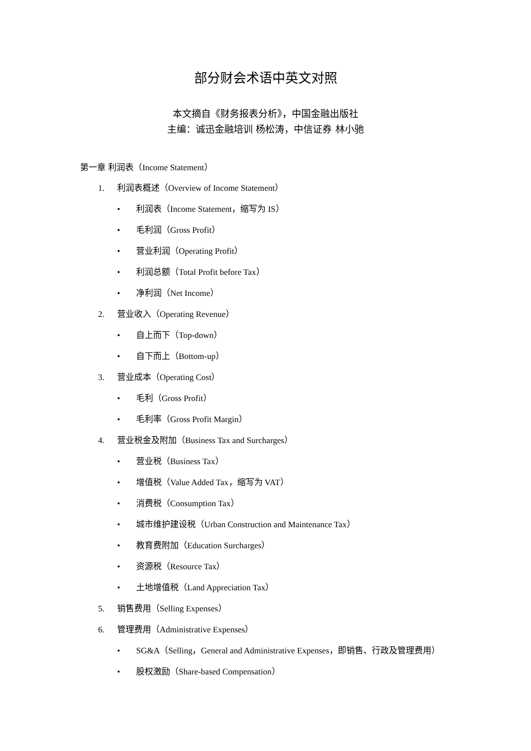部分财会术语中英文对照
本文摘自《财务报表分析》，中国金融出版社
主编：诚迅金融培训 杨松涛，中信证券 林小驰
第一章 利润表（Income Statement）
1. 利润表概述（Overview of Income Statement）
• 利润表（Income Statement，缩写为 IS）
• 毛利润（Gross Profit）
• 营业利润（Operating Profit）
• 利润总额（Total Profit before Tax）
• 净利润（Net Income）
2. 营业收入（Operating Revenue）
• 自上而下（Top-down）
• 自下而上（Bottom-up）
3. 营业成本（Operating Cost）
• 毛利（Gross Profit）
• 毛利率（Gross Profit Margin）
4. 营业税金及附加（Business Tax and Surcharges）
• 营业税（Business Tax）
• 增值税（Value Added Tax，缩写为 VAT）
• 消费税（Consumption Tax）
• 城市维护建设税（Urban Construction and Maintenance Tax）
• 教育费附加（Education Surcharges）
• 资源税（Resource Tax）
• 土地增值税（Land Appreciation Tax）
5. 销售费用（Selling Expenses）
6. 管理费用（Administrative Expenses）
• SG&A（Selling，General and Administrative Expenses，即销售、行政及管理费用）
• 股权激励（Share-based Compensation）